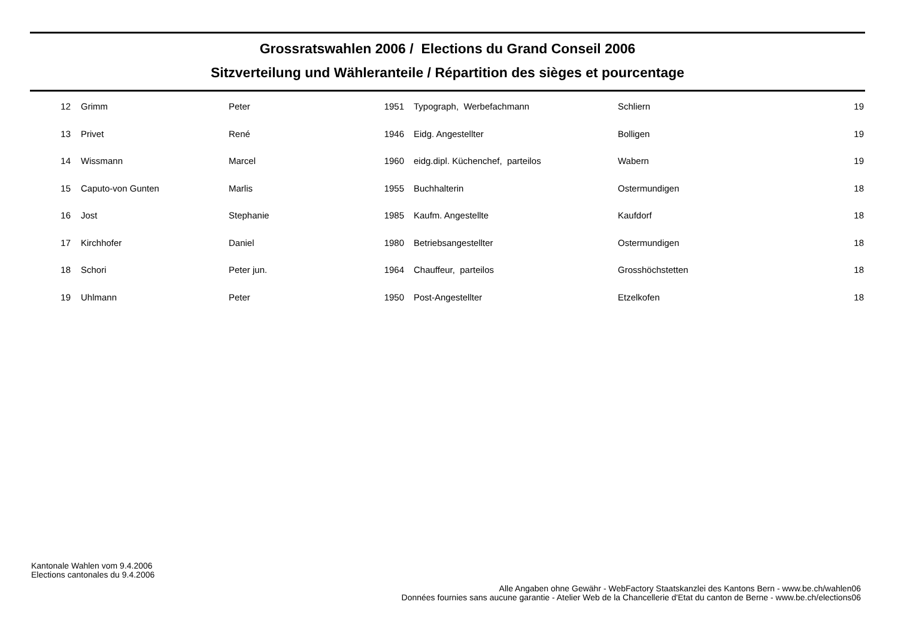Grossratswahlen 2006 / Elections du Grand Conseil 2006
Sitzverteilung und Wähleranteile / Répartition des sièges et pourcentage
| 12 | Grimm | Peter | 1951 | Typograph, Werbefachmann | Schliern | 19 |
| 13 | Privet | René | 1946 | Eidg. Angestellter | Bolligen | 19 |
| 14 | Wissmann | Marcel | 1960 | eidg.dipl. Küchenchef, parteilos | Wabern | 19 |
| 15 | Caputo-von Gunten | Marlis | 1955 | Buchhalterin | Ostermundigen | 18 |
| 16 | Jost | Stephanie | 1985 | Kaufm. Angestellte | Kaufdorf | 18 |
| 17 | Kirchhofer | Daniel | 1980 | Betriebsangestellter | Ostermundigen | 18 |
| 18 | Schori | Peter jun. | 1964 | Chauffeur, parteilos | Grosshöchstetten | 18 |
| 19 | Uhlmann | Peter | 1950 | Post-Angestellter | Etzelkofen | 18 |
Kantonale Wahlen vom 9.4.2006
Elections cantonales du 9.4.2006
Alle Angaben ohne Gewähr - WebFactory Staatskanzlei des Kantons Bern - www.be.ch/wahlen06
Données fournies sans aucune garantie - Atelier Web de la Chancellerie d'Etat du canton de Berne - www.be.ch/elections06